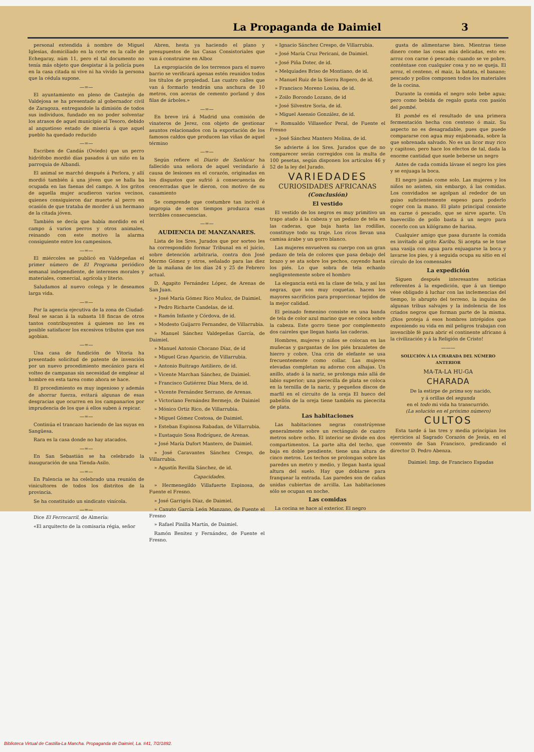La Propaganda de Daimiel 3
personal extendida á nombre de Miguel Iglesias, domiciliado en la corte en la calle de Echegaray, núm 11, pero el tal documento no tenía más objeto que despistar á la policía pues en la casa citada ni vive ni ha vivido la persona que la cédula supone.
—=—
El ayuntamiento en pleno de Castejón de Valdejosa se ha presentado al gobernador civil de Zaragoza, entregandole la dimisión de todos sus individuos, fundado en no poder solventar los atrasos de aquel municipio al Tesoro, debido al angustioso estado de miseria á que aquel pueblo ha quedado reducido
—=—
Escriben de Candás (Oviedo) que un perro hidrófobo mordió días pasados á un niño en la parroquia de Albandi.
El animal se marchó después á Perlora, y allí mordió también á una jóven que se halla ba ocupada en las faenas del campo. A los gritos de aquella mujer acudieron varios vecinos, quienes consiguieron dar muerte al perro en ocasión de que trataba de morder á un hermano de la citada jóven.
También se decía que había mordido en el campo á varios perros y otros animales, reinando con este motivo la alarma consiguiente entre los campesinos.
—=—
El miércoles se publicó en Valdepeñas el primer número de El Programa periódico semanal independiente, de intereses morales y materiales, comercial, agrícola y literio.
Saludamos al nuevo colega y le deseamos larga vida.
—=—
Por la agencia ejecutiva de la zona de Ciudad-Real se sacan á la subasta 18 fincas de otros tantos contribuyentes á quienes no les es posible satisfacer los excesivos tributos que nos agobian.
—=—
Una casa de fundición de Vitoria ha presentado solicitud de patente de invención por un nuevo procedimiento mecánico para el volteo de campanas sin necesidad de emplear al hombre en esta tarea como ahora se hace.
El procedimiento es muy ingenioso y además de ahorrar fuerza, evitará algunas de esas desgracias que ocurren en los campanarios por imprudencia de los que á ellos suben á repicar.
—=—
Continúa el trancazo haciendo de las suyas en Sangüesa.
Rara es la casa donde no hay atacados.
—=—
En San Sebastián se ha celebrado la inauguración de una Tienda-Asilo.
—=—
En Palencia se ha celebrado una reunión de vinicultores de todos los distritos de la provincia.
Se ha constituido un sindicato vinícola.
—=—
Dice El Ferrocarril, de Almería:
«El arquitecto de la comisaria régia, señor
Abren, hesta ya haciendo el plano y presupuestos de las Casas Consistoriales que van á construirse en Alboz
La expropiación de los terrenos para el nuevo barrio se verificará apenas estén reunidos todos los títulos de propiedad. Las cuatro calles que van á formarlo tendrán una anchura de 10 metros, con aceras de cemento porland y dos filas de árboles.»
—=—
En breve irá á Madrid una comisión de vinateros de Jerez, con objeto de gestionar asuntos relacionados con la exportación de los famosos caldos que producen las viñas de aquel término
—=—
Según refiere el Diario de Sanlúcar ha fallecido una señora de aquel vecindario á causa de lesiones en el corazón, originadas en los disgustos que sufrió á consecuencia de cencerradas que le dieron, con motivo de su casamiento
Se comprende que costumbre tan incivil é impropia de estos tiempos produzca esas terribles consecuencias.
—=—
AUDIENCIA DE MANZANARES.
Lista de los Sres. Jurados que por sorteo les ha correspondido formar Tribunal en el juicio, sobre detención arbitraria, contra don José Mermo Gómez y otros, señalado para las diez de la mañana de los días 24 y 25 de Febrero actual.
D. Agapito Fernández López, de Arenas de San Juan.
» José María Gómez Rico Muñoz, de Daimiel.
» Pedro Richarte Candelas, de id.
» Ramón Infante y Córdova, de id.
» Modesto Guijarro Fernandez, de Villarrubia.
» Manuel Sánchez Valdepeñas García, de Daimiel.
» Manuel Antonio Chocano Díaz, de id
» Miguel Grao Aparicio, de Villarrubia.
» Antonio Buitrago Astiliero, de id.
» Vicente Marchan Sánchez, de Daimiel.
» Francisco Gutiérrez Díaz Mera, de id.
» Vicente Fernández Serrano, de Arenas.
» Victoriano Fernández Bermejo, de Daimiel
» Mónico Ortiz Rico, de Villarrubia.
» Miguel Gómez Costosa, de Daimiel.
» Esteban Espinosa Rabadan, de Villarrubia.
» Eustaquio Sosa Rodríguez, de Arenas.
» José María Dufort Mantero, de Daimiel.
» José Caravantes Sánchez Crespo, de Villarrubia.
» Agustín Revilla Sánchez, de id.
Capacidades.
» Hermenegildo Villafuerte Espinosa, de Fuente el Fresno.
» José Garrigós Díaz, de Daimiel.
» Canuto García León Manzano, de Fuente el Fresno
» Rafael Pinilla Martín, de Daimiel.
Ramón Benitez y Fernández, de Fuente el Fresno.
» Ignacio Sánchez Crespo, de Villarrubia.
» José María Cruz Pericani, de Daimiel.
» José Piña Doter, de id.
» Melquiades Briso de Montiano, de id.
» Manuel Ruiz de la Sierra Ropero, de id.
» Francisco Moreno Losisa, de id.
» Zoilo Borondo Lozano, de id
» José Silvestre Soria, de id.
» Miguel Asensio González, de id.
» Romualdo Villaseñor Peral, de Fuente el Fresno
» José Sánchez Mantero Molina, de id.
Se advierte á los Sres. Jurados que de no comparecer serán corregidos con la multa de 100 pesetas, según disponen los artículos 46 y 52 de la ley del Jurado.
VARIEDADES
CURIOSIDADES AFRICANAS
(Conclusión)
El vestido
El vestido de los negros es muy primitivo un trapo atado á la cabeza y un pedazo de tela en las caderas, que baja hasta las rodillas, constituye todo su traje. Los ricos llevan una camisa árabe y un gorro blanco.
Las mujeres envuelven su cuerpo con un gran pedazo de tela de colores que pasa debajo del brazo y se ata sobre los pechos, cayendo hasta los piés. Lo que sobra de tela echanlo negligentemente sobre el hombro
La elegancia está en la clase de tela, y así las negras, que son muy coquetas, hacen los mayores sacrificios para proporcionar tejidos de la mejor calidad.
El peinado femenino consiste en una banda de tela de color azul marino que se coloca sobre la cabeza. Este gorro tiene por complemento dos caireles que llegan hasta las caderas.
Hombres, mujeres y niños se colocan en las muñecas y gargantas de los piés brazaletes de hierro y cobre. Una crin de elefante se usa frecuentemente como collar. Las mujeres elevadas completan su adorno con alhajas. Un anillo, atado á la nariz, se prolonga más allá de labio superior; una piececilla de plata se coloca en la ternilla de la nariz, y pequeños discos de marfil en el circuito de la oreja El hueco del pabellón de la oreja tiene también su piececita de plata.
Las habitaciones
Las habitaciones negras constrúyense generalmente sobre un rectángulo de cuatro metros sobre ocho. El interior se divide en dos compartimentos. La parte alta del techo, que baja en doble pendiente, tiene una altura de cinco metros. Los techos se prolongan sobre las paredes un metro y medio, y llegan hasta igual altura del suelo. Hay que doblarse para franquear la entrada. Las paredes son de cañas unidas cubiertas de arcilla. Las habitaciones sólo se ocupan en noche.
Las comidas
La cocina se hace al exterior. El negro
gusta de alimentarse bien. Mientras tiene dinero come las cosas más delicadas, esto es: arroz con carne ó pescado; cuando se ve pobre, conténtase con cualquier cosa y no se queja. El arroz, el centeno, el maiz, la batata, el banano; pescado y pollos componen todos los materiales de la cocina.
Durante la comida el negro solo bebe agua; pero como bebida de regalo gusta con pasión del pombé.
El pombé es el resultado de una primera fermentación hecha con centeno ó maiz. Su aspecto no es desagradable, pues que puede compararse con agua muy enjabonada, sobre la que sobrenada salvado. No es un licor muy rico y capitoso, pero hace los efectos de tal, dada la enorme cantidad que suele beberse un negro
Antes de cada comida lávase el negro los pies y se enjuaga la boca.
El negro jamás come solo. Las mujeres y los niños no asisten, sin embargo, á las comidas. Los convidados se agolpan al rededor de un guiso suficientemente espeso para poderlo coger con la mano. El plato principal consiste en carne ó pescado, que se sirve aparte. Un huevecillo de pollo basta á un negro para cocerlo con un kilógramo de harina.
Cualquier amigo que pasa durante la comida es invitado al grito Karibu. Si acepta se le trae una vasija con agua para enjuagarse la boca y lavarse los pies, y á seguida ocupa su sitio en el círculo de los comensales
La expedición
Siguen después interesantes noticias referentes á la expedición, que á un tiempo vése obligado á luchar con las inclemencias del tiempo, lo abrupto del terreno, la inquina de algunas tribus salvajes y la indolencia de los criados negros que forman parte de la misma. ¡Dios proteja á esos hombres intrépidos que exponiendo su vida en mil peligros trabajan con invencible fé para abrir el continente africano á la civilización y á la Religión de Cristo!
———
SOLUCIÓN Á LA CHARADA DEL NÚMERO ANTERIOR
MA-TA-LA HU-GA
CHARADA
De la estirpe de prima soy nacido,
y á orillas del segunda
en el todo mi vida ha transcurrido.
(La solución en el próximo número)
CULTOS
Esta tarde á las tres y media principian los ejercicios al Sagrado Corazón de Jesús, en el convento de San Francisco, predicando el director D. Pedro Abenza.
Daimiel: Imp. de Francisco Espadas
Biblioteca Virtual de Castilla-La Mancha. Propaganda de Daimiel, La. #41, 7/2/1892.